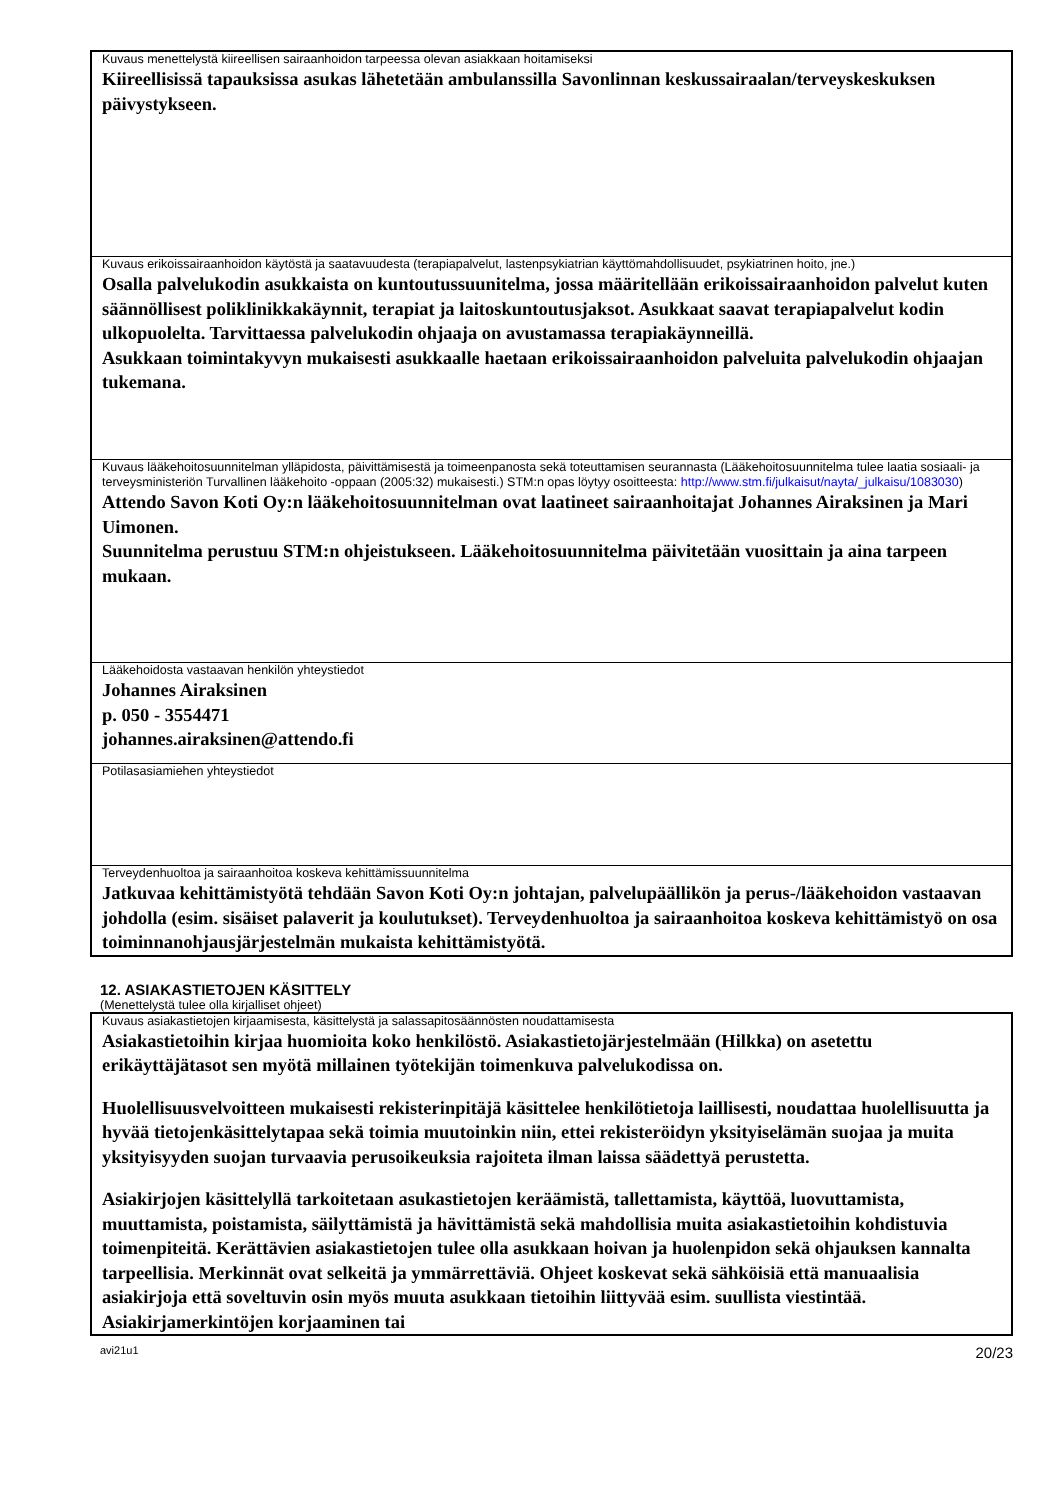Kuvaus menettelystä kiireellisen sairaanhoidon tarpeessa olevan asiakkaan hoitamiseksi
Kiireellisissä tapauksissa asukas lähetetään ambulanssilla Savonlinnan keskussairaalan/terveyskeskuksen päivystykseen.
Kuvaus erikoissairaanhoidon käytöstä ja saatavuudesta (terapiapalvelut, lastenpsykiatrian käyttömahdollisuudet, psykiatrinen hoito, jne.)
Osalla palvelukodin asukkaista on kuntoutussuunitelma, jossa määritellään erikoissairaanhoidon palvelut kuten säännöllisest poliklinikkakäynnit, terapiat ja laitoskuntoutusjaksot. Asukkaat saavat terapiapalvelut kodin ulkopuolelta. Tarvittaessa palvelukodin ohjaaja on avustamassa terapiakäynneillä.
Asukkaan toimintakyvyn mukaisesti asukkaalle haetaan erikoissairaanhoidon palveluita palvelukodin ohjaajan tukemana.
Kuvaus lääkehoitosuunnitelman ylläpidosta, päivittämisestä ja toimeenpanosta sekä toteuttamisen seurannasta (Lääkehoitosuunnitelma tulee laatia sosiaali- ja terveysministeriön Turvallinen lääkehoito -oppaan (2005:32) mukaisesti.) STM:n opas löytyy osoitteesta: http://www.stm.fi/julkaisut/nayta/_julkaisu/1083030)
Attendo Savon Koti Oy:n lääkehoitosuunnitelman ovat laatineet sairaanhoitajat Johannes Airaksinen ja Mari Uimonen.
Suunnitelma perustuu STM:n ohjeistukseen. Lääkehoitosuunnitelma päivitetään vuosittain ja aina tarpeen mukaan.
Lääkehoidosta vastaavan henkilön yhteystiedot
Johannes Airaksinen
p. 050 - 3554471
johannes.airaksinen@attendo.fi
Potilasasiamiehen yhteystiedot
Terveydenhuoltoa ja sairaanhoitoa koskeva kehittämissuunnitelma
Jatkuvaa kehittämistyötä tehdään Savon Koti Oy:n johtajan, palvelupäällikön ja perus-/lääkehoidon vastaavan johdolla (esim. sisäiset palaverit ja koulutukset). Terveydenhuoltoa ja sairaanhoitoa koskeva kehittämistyö on osa toiminnanohjausjärjestelmän mukaista kehittämistyötä.
12. ASIAKASTIETOJEN KÄSITTELY
(Menettelystä tulee olla kirjalliset ohjeet)
Kuvaus asiakastietojen kirjaamisesta, käsittelystä ja salassapitosäännösten noudattamisesta
Asiakastietoihin kirjaa huomioita koko henkilöstö. Asiakastietojärjestelmään (Hilkka) on asetettu erikäyttäjätasot sen myötä millainen työtekijän toimenkuva palvelukodissa on.
Huolellisuusvelvoitteen mukaisesti rekisterinpitäjä käsittelee henkilötietoja laillisesti, noudattaa huolellisuutta ja hyvää tietojenkäsittelytapaa sekä toimia muutoinkin niin, ettei rekisteröidyn yksityiselämän suojaa ja muita yksityisyyden suojan turvaavia perusoikeuksia rajoiteta ilman laissa säädettyä perustetta.
Asiakirjojen käsittelyllä tarkoitetaan asukastietojen keräämistä, tallettamista, käyttöä, luovuttamista, muuttamista, poistamista, säilyttämistä ja hävittämistä sekä mahdollisia muita asiakastietoihin kohdistuvia toimenpiteitä. Kerättävien asiakastietojen tulee olla asukkaan hoivan ja huolenpidon sekä ohjauksen kannalta tarpeellisia. Merkinnät ovat selkeitä ja ymmärrettäviä. Ohjeet koskevat sekä sähköisiä että manuaalisia asiakirjoja että soveltuvin osin myös muuta asukkaan tietoihin liittyvää esim. suullista viestintää. Asiakirjamerkintöjen korjaaminen tai
avi21u1 20/23